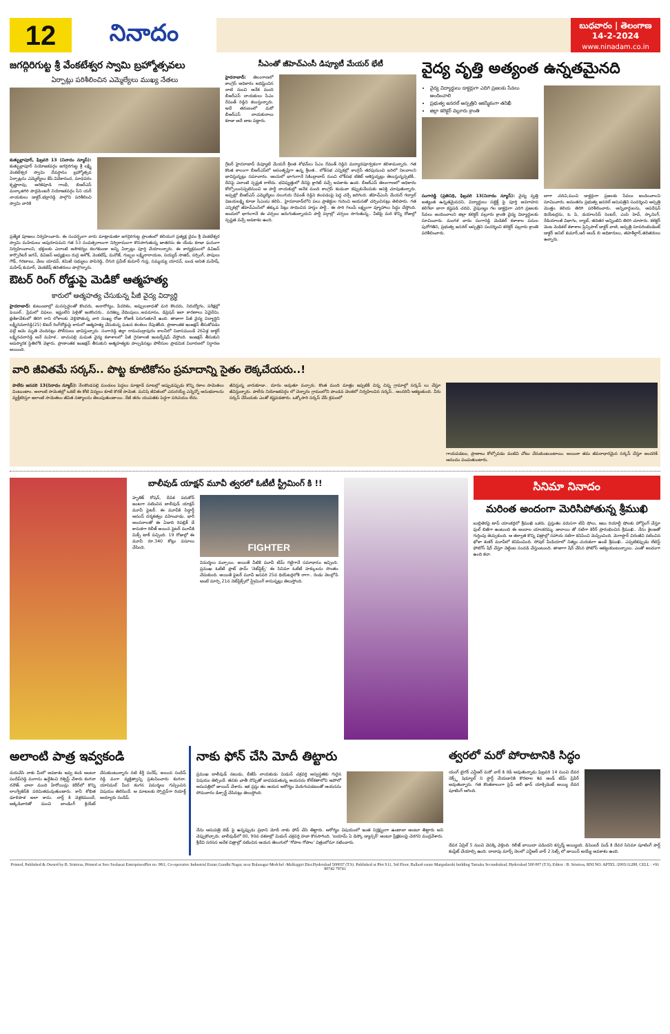12
నినాదం
బుధవారం | తెలంగాణ
14-2-2024
www.ninadam.co.in
జగద్గిరిగుట్ట శ్రీ వేంకటేశ్వర స్వామి బ్రహ్మోత్సవలు
ఏర్పాట్లు పరిశీలించిన ఎమ్మెల్యేలు ముఖ్య నేతలు
కుత్బుల్లాపూర్, ఫిబ్రవరి 13 (నినాదం న్యూస్): కుత్బుల్లాపూర్ నియోజకవర్గం జగద్గిరిగుట్ట శ్రీ లక్ష్మీ వెంకటేశ్వర స్వామి దేవస్థానం బ్రహ్మోత్సవ ఏర్పాట్లను ఎమ్మెల్యేలు కేపీ.వివేకానంద, మాధవరం కృష్ణారావు, అరికెపూడి గాంధీ, బిఆర్ఎస్ మల్కాజిగిరి పార్లమెంటరీ నియోజకవర్గం సీని యర్ నాయకులు డాక్టర్.భద్రారెడ్డి పాల్గొని పరిశీలించి స్వామి వారికి
ప్రత్యేక పూజలు నిర్వహించారు. ఈ సందర్భంగా వారు మాట్లాడుతూ జగద్గిరిగుట్ట ప్రాంతంలో కలియుగ ప్రత్యక్ష దైవం శ్రీ వెంకటేశ్వర స్వామి మహిమలు అపురూపమని గత 53 సంవత్సరాలుగా నిర్విరామంగా కొనసాగుతున్న జాతరను ఈ యేడు కూడా ఘనంగా నిర్వహించాలని, భక్తులకు ఎలాంటి అసౌకర్యం కలగకుండా అన్ని ఏర్పాట్లు పూర్తి చేయాలన్నారు. ఈ కార్యక్రమంలో డివిజన్ కార్పొరేటర్ జగన్, డివిజన్ అధ్యక్షులు రుద్ర అశోక్, వెంకటేష్, మనోజ్, గుబ్బల లక్ష్మీనారాయణ, సయ్యద్ సాజిద్, నర్సింగ్, పాపులు గౌడ్, గిరిబాబు, వేణు యాదవ్, కమిటీ సభ్యులు పాపిరెడ్డి, రేగురి ప్రవీణ్ కుమార్ గుప్త, సమ్మయ్య యాదవ్, బండ అనిత మహేష్, మహేష్ కుమార్, వెంకటేష్ తదితరులు పాల్గొన్నారు.
ఔటర్ రింగ్ రోడ్డుపై మెడికో ఆత్మహత్య
కారులో ఆత్మహత్య చేసుకున్న పీజీ వైద్య విద్యార్థి
హైదరాబాద్: కుటుంబాల్లో మనస్పర్ధలతో కొందరు, అనారోగ్యం, పేదరికం, అప్పులబాధతో మరి కొందరు, నిరుద్యోగం, పరీక్షల్లో ఫెయిల్.. ప్రేమలో విఫలం. ఇష్టంలేని పెళ్లితో ఇంకొందరు.. వరకట్న వేధింపులు..అవమానం, డిప్రెషన్ ఇలా కారణాలు ఏవైనేమి. క్షణికావేశంలో తిరిగి రాని లోకాలకు వెళ్లిపోతున్న వారి సంఖ్య రోజు రోజుకీ పెరుగుతూనే ఉంది. తాజాగా పీజీ వైద్య విద్యార్థిని లక్ష్మీరచనారెడ్డి(25) ఔటర్ రింగ్‌రోడ్డుపై కారులో ఆత్మహత్య చేసుకున్న ఘటన కలకలం రేపుతోంది. ప్రాణాంతక ఇంజక్షన్ తీసుకోవడం వల్లే ఆమె మృతి చెందినట్లు పోలీసులు భావిస్తున్నారు. సంగారెడ్డి జిల్లా రామచంద్రాపురం కాలనీలో నివాసముండే 26ఏళ్ల డాక్టర్ లక్ష్మీరచనారెడ్డి అనే మహిళ.. బాచుపల్లి మమత వైద్య కళాశాలలో పీజీ గైనకాలజీ ఇంటర్న్‌షిప్ చేస్తోంది. ఇంజక్షన్ తీసుకుని అపస్మారక స్థితిలోకి వెళ్లారు. ప్రాణాంతక ఇంజక్షన్ తీసుకుని ఆత్మహత్యకు పాల్పడినట్లు పోలీసుల ప్రాథమిక విచారణలో నిర్ధారణ అయింది.
సీఎంతో జీహెచ్ఎంసీ డిప్యూటీ మేయర్ భేటీ
హైదరాబాద్: తెలంగాణలో కాంగ్రెస్ అధికారం అధిష్టించిన నాటి నుంచి అనేక మంది బీఆర్ఎస్ నాయకులు సీఎం రేవంత్ రెడ్డిని కలుస్తున్నారు. అదే తరుణంలో మరో బీఆర్ఎస్ నాయకురాలు కూడా అదే బాట పట్టారు.
గ్రేటర్ హైదరాబాద్ డిప్యూటీ మేయర్ శ్రీలత శోభన్‌లు సీఎం రేవంత్ రెడ్డిని మర్యాదపూర్వకంగా కలిశామన్నారు. గత కొంత కాలంగా బీఆర్ఎస్‌లో అసంతృప్తిగా ఉన్న శ్రీలత.. లోక్‌సభ ఎన్నికల్లో కాంగ్రెస్ తరపునుంచి బరిలో నిలవాలని భావిస్తున్నట్లు సమాచారం. అందులో భాగంగానే సికింద్రాబాద్ నుంచి లోక్‌సభ టికెట్ ఆశిస్తున్నట్లు తెలుస్తున్నప్పటికీ.. దీనిపై ఎలాంటి స్పష్టత రాలేదు. భవిష్యత్తులో దీనిపై క్లారిటీ వచ్చే అవకాశం ఉంది. బీఆర్ఎస్ తెలంగాణలో అధికారం కోల్పోయినప్పటినుంచి ఆ పార్టీ నాయకుల్లో అనేక మంది కాంగ్రెస్ కండువా కప్పుకునేందుకు ఆసక్తి చూపుతున్నారు. అప్పట్లో బీఆర్ఎస్ ఎమ్మెల్యేలు నలుగురు రేవంత్ రెడ్డిని కలవడంపై పెద్ద చర్చే జరిగింది. జీహెచ్ఎంసీ మేయర్ గద్వాల్ విజయలక్ష్మి కూడా సీఎంను కలిసి.. హైదరాబాద్‌లోని పలు ప్రాజెక్టుల గురించి ఆయనతో చర్చించినట్లు తెలిపారు. గత ఎన్నికల్లో జీహెచ్ఎంసీలో తక్కువ సీట్లు సాధించిన హస్తం పార్టీ.. ఈ సారి గెలుపే లక్ష్యంగా వ్యూహాలు సిద్ధం చేస్తోంది. అందులో భాగంగానే ఈ చర్చలు జరుగుతున్నాయని పార్టీ వర్గాల్లో చర్చలు సాగుతున్న.. వీటిపై మరి కొన్ని రోజుల్లో స్పష్టత వచ్చే అవకాశం ఉంది.
వైద్య వృత్తి అత్యంత ఉన్నతమైనది
వైద్య విద్యార్థులు డాక్టర్లుగా ఎదిగి ప్రజలకు సేవలు అందించాలి
ప్రభుత్వ జనరల్ ఆస్పత్రిని ఆకస్మికంగా తనిఖీ
జిల్లా కలెక్టర్ వల్లూరు క్రాంతి
సంగారెడ్డి (ప్రతినిధి, ఫిబ్రవరి 13(నినాదం న్యూస్): వైద్య వృత్తి అత్యంత ఉన్నతమైనదని, విద్యార్థులు సబ్జెక్ట్ పై పూర్తి అవగాహన కలిగేలా బాగా కష్టపడి చదివి, నైపుణ్యం గల డాక్టర్లుగా ఎదిగి ప్రజలకు సేవలు అందించాలని జిల్లా కలెక్టర్ వల్లూరు క్రాంతి వైద్య విద్యార్థులకు సూచించారు. మంగళ వారం సంగారెడ్డి మెడికల్ కళాశాల పనుల పురోగతిని, ప్రభుత్వ జనరల్ ఆస్పత్రిని సందర్శించి కలెక్టర్ వల్లూరు క్రాంతి పరిశీలించారు.
బాగా చదివి,మంచి డాక్టర్లుగా ప్రజలకు సేవలు అందించాలని సూచించారు. అనంతరం ప్రభుత్వ జనరల్ ఆసుపత్రిని సందర్శించి ఆస్పత్రి మొత్తం కలియ తిరిగి పరిశీలించారు. అన్నివార్డులను, ఆపరేషన్ థియేటర్లను, ఓ పి, డయాలసిస్ సెంటర్, ఎంసి హెచ్, స్కానింగ్, రేడియాలజీ విభాగం, ల్యాబ్, తదితర అన్నింటిని తిరిగి చూసారు. కలెక్టర్ వెంట మెడికల్ కళాశాల ప్రిన్సిపాల్ డాక్టర్ వాణి, ఆస్పత్రి సూపరింటెండెంట్ డాక్టర్ అనిల్ కుమార్,ఆర్ అండ్ బి అధికారులు, తహశీల్దార్,తదితరులు ఉన్నారు.
వారి జీవితమే సర్కస్.. పొట్ట కూటికోసం ప్రమాదాన్ని సైతం లెక్కచేయరు..!
పాలేరు జనవరి 13(నినాదం న్యూస్): నేలకొండపల్లి మండలం పెద్దలు మాట్లాడే మాటల్లో అప్పుడప్పుడు కొన్ని రకాల సామెతలు వింటుంటాం. అలాంటి సామెతల్లో ఒకటే ఈ కోటి విద్యలు కూటి కొరకే సామెత. మనిషి జీవితంలో ఎదురయ్యే ఎన్నెన్నో అనుభవాలను వ్యక్తీకరిస్తూ ఇలాంటి సామెతలు జీవిత సత్యాలను తెలుపుతుంటాయి. నేటి తరం యువతకు పెద్దగా పరిచయం లేదు.
జీవిస్తున్న వారుకూడా.. దూరం అవుతూ వచ్చారు. కొంత మంది మాత్రం ఇప్పటికీ చిన్న చిన్న గ్రామాల్లో సర్కస్ లు చేస్తూ జీవిస్తున్నారు. పాలేరు నియోజకవర్గం లో చెన్నారం గ్రామంలోని పాండవ చెలకలో నిర్వహించిన సర్కస్.. అందరినీ ఆకట్టుకుంది. వీరు సర్కస్ చేసేందుకు ఎంతో కష్టపడతారు. ఒక్కోసారి సర్కస్ చేసే క్రమంలో
గాయపడటం, ప్రాణాలు కోల్పోవడం వంటివి చోటు చేసుకుంటుంటాయి. అయినా తమ జీవనాధారమైన సర్కస్ చేస్తూ అందరికీ ఆనందం పంచుతుంటారు.
బాలీవుడ్ యాక్షన్ మూవీ త్వరలో ఓటీటీ స్ట్రీమింగ్ కి !!
హృతిక్ రోషన్, దీపిక పదుకోన్ జంటగా నటించిన బాలీవుడ్ యాక్షన్ మూవీ ఫైటర్. ఈ మూవీకి సిద్ధార్థ్ ఆనంద్ దర్శకత్వం వహించాడు. భారీ అంచనాలతో ఈ ఏడాది రిపబ్లిక్ డే కానుకగా రిలీజ్ అయిన ఫైటర్ మూవీకి మిక్స్ టాక్ వచ్చింది. 19 రోజుల్లో ఈ మూవీ రూ.340 కోట్లు వసూలు చేసింది.
FIGHTER
విమర్శలు వచ్చాయి. అయితే వీటికి మూవీ టీమ్ గట్టిగానే సమాధానం ఇచ్చింది. ప్రముఖ ఓటీటీ ప్లాట్ ఫామ్ 'నెట్‌ఫ్లిక్స్' ఈ సినిమా ఓటీటీ హక్కులను సొంతం చేసుకుంది. అయితే ఫైటర్ మూవీ జనవరి 25న థియేటర్లలోకి రాగా.. రెండు నెలల్లోపే అంటే మార్చి 21న నెట్‌ఫ్లిక్స్‌లో స్ట్రీమింగ్ కానున్నట్లు తెలుస్తోంది.
సినిమా నినాదం
మరింత అందంగా మెరిసిపోతున్న శ్రీముఖి
బుల్లితెరపై టాప్ యాంకర్లలో శ్రీముఖి ఒకరు. ప్రస్తుతం వరుసగా టీవీ షోలు, ఇటు రియాల్టీ షోలకు హోస్టింగ్ చేస్తూ ఫుల్ బిజీగా ఉంటుంది ఈ అందాల యాంకరమ్మ. జులాయి తో నటిగా కెరీర్ ప్రారంభించిన శ్రీముఖి.. నేను శైలజతో గుర్తింపు తెచ్చుకుంది. ఆ తర్వాత కొన్ని చిత్రాల్లో సహాయ నటిగా కనిపించి మెప్పించింది. మెగాస్టార్ చిరంజీవి నటించిన భోళా శంకర్ మూవీలో కనిపించింది. సోషల్ మీడియాలో నిత్యం చురుకుగా ఉండే శ్రీముఖి.. ఎప్పటికప్పుడు లేటెస్ట్ ఫోటోస్ షేర్ చేస్తూ నెట్టింట సందడి చేస్తుంటుంది. తాజాగా షేర్ చేసిన ఫోటోస్ ఆకట్టుకుంటున్నాయి. ఎంతో అందంగా ఉంది కదా.
అలాంటి పాత్ర ఇవ్వకండి
దయచేసి నాకు మీలో అవకాశం ఇవ్వ కండి అంటూ సందీప్‌రెడ్డి వంగాను ఉద్దేశించి రిక్వెస్ట్ చేశారు కంగనా రనౌత్. చాలా మంది హీరోయిన్లు కెరీర్‌లో కొన్ని లాంగ్వేజెస్‌కి పరిమితమవుతుంటారు. కానీ శోభిత ధూళిపాళ అలా కాదు. నార్త్ కి వెళ్లకముందే, అక్కడివారితో మంచి బాండింగ్ క్రియేట్ చేసుకుంటున్నారు నటి కీర్తీ సురేష్. అయిన సందీప్ రెడ్డి వంగా వ్యక్తిత్వాన్ని ప్రశంసించారు కంగనా. యానిమల్ మీద కంగన విమర్శలు గుప్పించిన విషయం తెలిసిందే. ఆ మాటలకు స్పోర్టివ్‌గా రియాక్ట్ అయ్యారు సందీప్.
నాకు ఫోన్ చేసి మోదీ తిట్టారు
ప్రముఖ బాలీవుడ్ నటుడు, బీజేపీ నాయకుడు మిథున్ చక్రవర్తి అస్వస్థతకు గురైన విషయం తెల్సిందే. తనకు ఛాతీ నొప్పితో బాధపడుతున్న ఆయనను కోల్‌కతాలోని అపోలో ఆసుపత్రిలో జాయిన్ చేశారు. ఇక ప్రస్తు తం ఆయన ఆరోగ్యం మెరుగుపడటంతో ఆయనను సోమవారం డిశ్చార్జ్ చేసినట్లు తెలుస్తోంది.
నేను ఆసుపత్రి బెడ్ పై ఉన్నప్పుడు ప్రధాని మోదీ నాకు ఫోన్ చేసి తిట్టారు. ఆరోగ్యం విషయంలో ఇంత నిర్లక్ష్యంగా ఉంటావా అంటూ తిట్టారు అని చెప్పుకొచ్చారు. బాలీవుడ్‌లో 80, 90వ దశకాల్లో మిథున్ చక్రవర్తి హవా కొనసాగింది. 'ఐయామ్ ఏ డిస్కో డ్యాన్సర్' అంటూ ప్రేక్షకులపై చెరగని ముద్రవేశారు. శ్రీదేవి సరసన అనేక చిత్రాల్లో నటించిన ఆయన తెలుగులో 'గోపాల గోపాల' చిత్రంలోనూ నటించారు.
త్వరలో మరో పోరాటానికి సిద్ధం
యంగ్ టైగర్ ఎన్టీఆర్ మరో వార్ కి రెడీ అవుతున్నాడు ఫిబ్రవరి 14 నుంచి దేవర నెక్స్ట్ షెడ్యూల్ ని స్టార్ట్ చేయడానికి కొరటాల శివ అండ్ టీమ్ ప్రిపేర్ అవుతున్నారు. గత కొంతకాలంగా సైఫ్ అలీ ఖాన్ యాక్సిడెంట్ అయ్యి దేవర షూటింగ్ ఆగింది.
దేవర ఏప్రిల్ 5 నుంచి వెనక్కి వెళ్లింది. రిలీజ్ వాయిదా పడిందని కన్ఫర్మ్ అయ్యింది. డిసెంబర్ మిడ్ కి దేవర సినిమా షూటింగ్ పార్ట్ కంప్లీట్ చేయాల్సి ఉంది. దాదాపు మార్చ్ నెలలో ఎన్టీఆర్ వార్ 2 సెట్స్ లో జాయిన్ అయ్యే అవకాశం ఉంది.
Printed, Published & Owned by B. Srinivas, Printed at Sree Seshasai EnterprisesPlot no. 98/1, Co-operative Industrial Estate,Gandhi Nagar, near Balanagar Medchel -Malkajgiri Dist.Hyderabad 500037 (T.S). Published at Plot S11, 3rd Floor, Ballard estate Margadarshi building Tarnaka Secundrabad, Hyderabad 500 007 (T.S), Editor : B. Srinivas, RNI NO. APTEL /2003/11288, CELL : +91 80742 79741